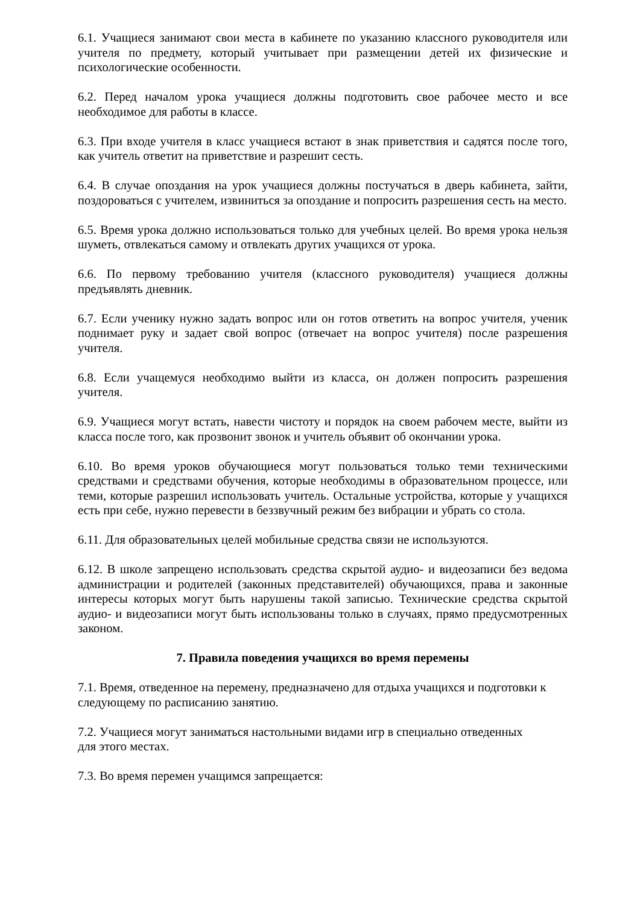6.1. Учащиеся занимают свои места в кабинете по указанию классного руководителя или учителя по предмету, который учитывает при размещении детей их физические и психологические особенности.
6.2. Перед началом урока учащиеся должны подготовить свое рабочее место и все необходимое для работы в классе.
6.3. При входе учителя в класс учащиеся встают в знак приветствия и садятся после того, как учитель ответит на приветствие и разрешит сесть.
6.4. В случае опоздания на урок учащиеся должны постучаться в дверь кабинета, зайти, поздороваться с учителем, извиниться за опоздание и попросить разрешения сесть на место.
6.5. Время урока должно использоваться только для учебных целей. Во время урока нельзя шуметь, отвлекаться самому и отвлекать других учащихся от урока.
6.6. По первому требованию учителя (классного руководителя) учащиеся должны предъявлять дневник.
6.7. Если ученику нужно задать вопрос или он готов ответить на вопрос учителя, ученик поднимает руку и задает свой вопрос (отвечает на вопрос учителя) после разрешения учителя.
6.8. Если учащемуся необходимо выйти из класса, он должен попросить разрешения учителя.
6.9. Учащиеся могут встать, навести чистоту и порядок на своем рабочем месте, выйти из класса после того, как прозвонит звонок и учитель объявит об окончании урока.
6.10. Во время уроков обучающиеся могут пользоваться только теми техническими средствами и средствами обучения, которые необходимы в образовательном процессе, или теми, которые разрешил использовать учитель. Остальные устройства, которые у учащихся есть при себе, нужно перевести в беззвучный режим без вибрации и убрать со стола.
6.11. Для образовательных целей мобильные средства связи не используются.
6.12. В школе запрещено использовать средства скрытой аудио- и видеозаписи без ведома администрации и родителей (законных представителей) обучающихся, права и законные интересы которых могут быть нарушены такой записью. Технические средства скрытой аудио- и видеозаписи могут быть использованы только в случаях, прямо предусмотренных законом.
7. Правила поведения учащихся во время перемены
7.1. Время, отведенное на перемену, предназначено для отдыха учащихся и подготовки к следующему по расписанию занятию.
7.2. Учащиеся могут заниматься настольными видами игр в специально отведенных
для этого местах.
7.3. Во время перемен учащимся запрещается: